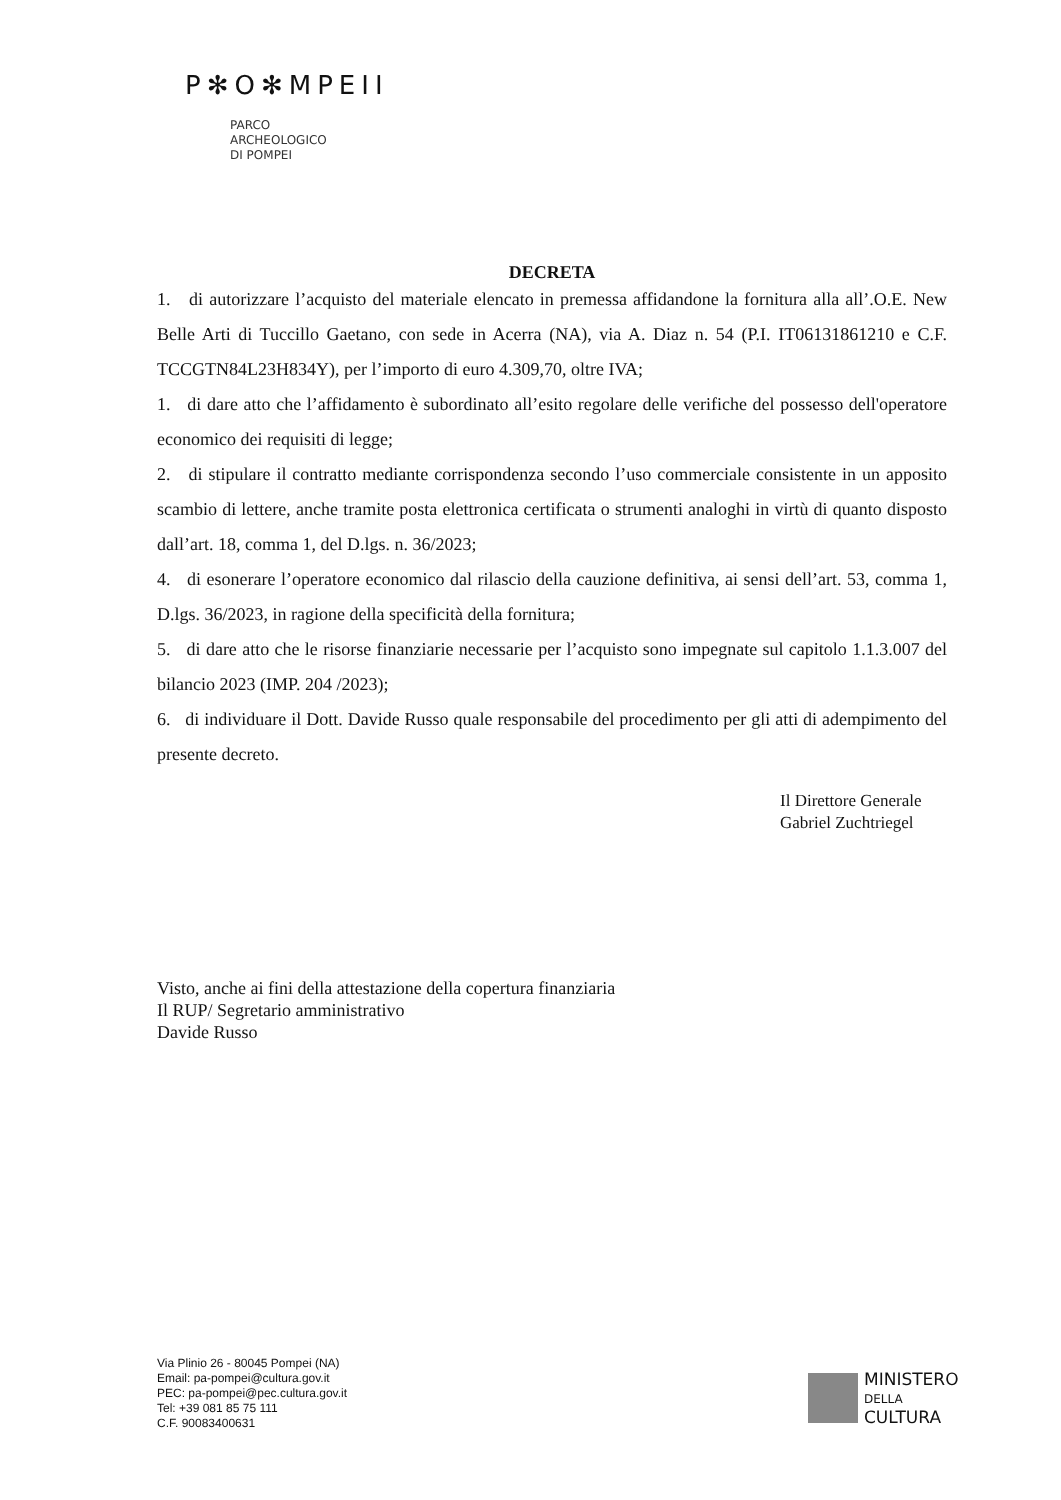P✻O✻MPEII
PARCO
ARCHEOLOGICO
DI POMPEI
DECRETA
1. di autorizzare l’acquisto del materiale elencato in premessa affidandone la fornitura alla all’.O.E. New Belle Arti di Tuccillo Gaetano, con sede in Acerra (NA), via A. Diaz n. 54 (P.I. IT06131861210 e C.F. TCCGTN84L23H834Y), per l’importo di euro 4.309,70, oltre IVA;
1. di dare atto che l’affidamento è subordinato all’esito regolare delle verifiche del possesso dell'operatore economico dei requisiti di legge;
2. di stipulare il contratto mediante corrispondenza secondo l’uso commerciale consistente in un apposito scambio di lettere, anche tramite posta elettronica certificata o strumenti analoghi in virtù di quanto disposto dall’art. 18, comma 1, del D.lgs. n. 36/2023;
4. di esonerare l’operatore economico dal rilascio della cauzione definitiva, ai sensi dell’art. 53, comma 1, D.lgs. 36/2023, in ragione della specificità della fornitura;
5. di dare atto che le risorse finanziarie necessarie per l’acquisto sono impegnate sul capitolo 1.1.3.007 del bilancio 2023 (IMP. 204 /2023);
6. di individuare il Dott. Davide Russo quale responsabile del procedimento per gli atti di adempimento del presente decreto.
Il Direttore Generale
Gabriel Zuchtriegel
Visto, anche ai fini della attestazione della copertura finanziaria
Il RUP/ Segretario amministrativo
Davide Russo
Via Plinio 26 - 80045 Pompei (NA)
Email: pa-pompei@cultura.gov.it
PEC: pa-pompei@pec.cultura.gov.it
Tel: +39 081 85 75 111
C.F. 90083400631
MINISTERO
DELLA
CULTURA